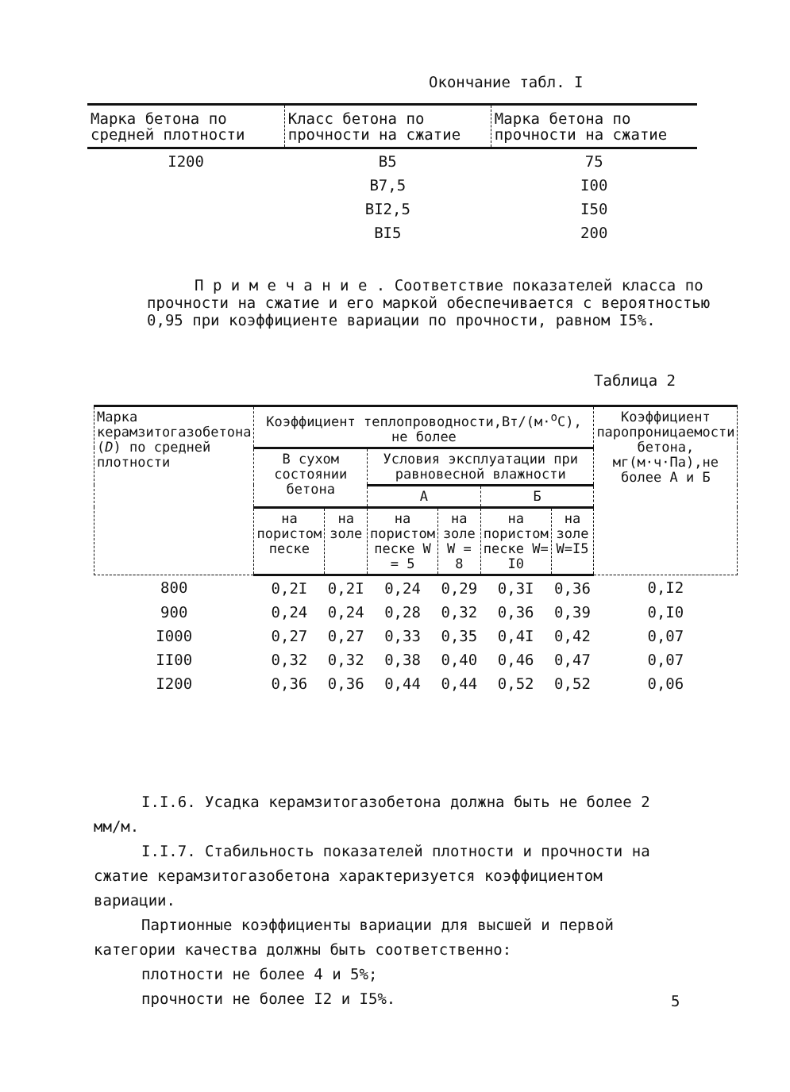Окончание табл. I
| Марка бетона по средней плотности | Класс бетона по прочности на сжатие | Марка бетона по прочности на сжатие |
| --- | --- | --- |
| I200 | B5 | 75 |
| | B7,5 | I00 |
| | BI2,5 | I50 |
| | BI5 | 200 |
П р и м е ч а н и е . Соответствие показателей класса по прочности на сжатие и его маркой обеспечивается с вероятностью 0,95 при коэффициенте вариации по прочности, равном I5%.
Таблица 2
| Марка керамзитогазобетона ( D ) по средней плотности | Коэффициент теплопроводности,Вт/(м·<sup>о</sup>С), не более | | | | | | Коэффициент паропроницаемости бетона, мг(м·ч·Па),не более А и Б |
| --- | --- | --- | --- | --- | --- | --- | --- |
| | В сухом состоянии бетона | | Условия эксплуатации при равновесной влажности | | | | |
| | | | А | | Б | | |
| | на пористом песке | на золе | на пористом песке W = 5 | на золе W = 8 | на пористом песке W= I0 | на золе W=I5 | |
| 800 | 0,2I | 0,2I | 0,24 | 0,29 | 0,3I | 0,36 | 0,I2 |
| 900 | 0,24 | 0,24 | 0,28 | 0,32 | 0,36 | 0,39 | 0,I0 |
| I000 | 0,27 | 0,27 | 0,33 | 0,35 | 0,4I | 0,42 | 0,07 |
| II00 | 0,32 | 0,32 | 0,38 | 0,40 | 0,46 | 0,47 | 0,07 |
| I200 | 0,36 | 0,36 | 0,44 | 0,44 | 0,52 | 0,52 | 0,06 |
I.I.6. Усадка керамзитогазобетона должна быть не более 2 мм/м.
I.I.7. Стабильность показателей плотности и прочности на сжатие керамзитогазобетона характеризуется коэффициентом вариации.
Партионные коэффициенты вариации для высшей и первой категории качества должны быть соответственно:
плотности не более 4 и 5%;
прочности не более I2 и I5%.
5